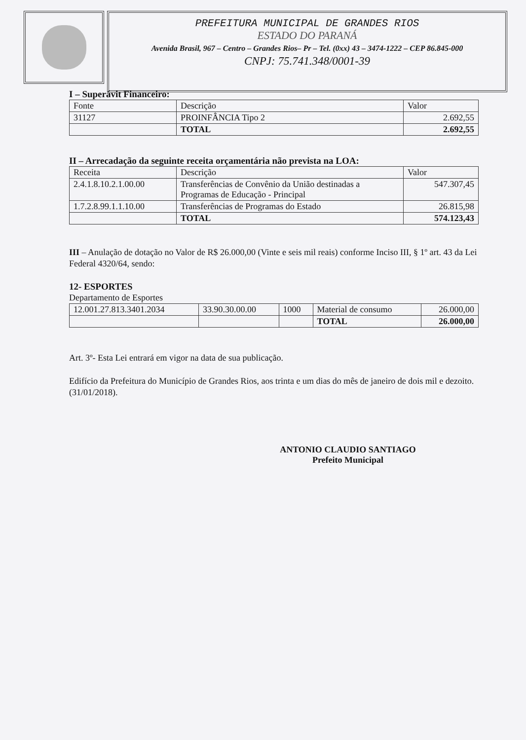PREFEITURA MUNICIPAL DE GRANDES RIOS
ESTADO DO PARANÁ
Avenida Brasil, 967 – Centro – Grandes Rios– Pr – Tel. (0xx) 43 – 3474-1222 – CEP 86.845-000
CNPJ: 75.741.348/0001-39
I – Superávit Financeiro:
| Fonte | Descrição | Valor |
| 31127 | PROINFÂNCIA Tipo 2 | 2.692,55 |
| | TOTAL | 2.692,55 |
II – Arrecadação da seguinte receita orçamentária não prevista na LOA:
| Receita | Descrição | Valor |
| 2.4.1.8.10.2.1.00.00 | Transferências de Convênio da União destinadas a Programas de Educação - Principal | 547.307,45 |
| 1.7.2.8.99.1.1.10.00 | Transferências de Programas do Estado | 26.815,98 |
| | TOTAL | 574.123,43 |
III – Anulação de dotação no Valor de R$ 26.000,00 (Vinte e seis mil reais) conforme Inciso III, § 1º art. 43 da Lei Federal 4320/64, sendo:
12- ESPORTES
Departamento de Esportes
| 12.001.27.813.3401.2034 | 33.90.30.00.00 | 1000 | Material de consumo | 26.000,00 |
| | | | TOTAL | 26.000,00 |
Art. 3º- Esta Lei entrará em vigor na data de sua publicação.
Edifício da Prefeitura do Município de Grandes Rios, aos trinta e um dias do mês de janeiro de dois mil e dezoito. (31/01/2018).
ANTONIO CLAUDIO SANTIAGO
Prefeito Municipal